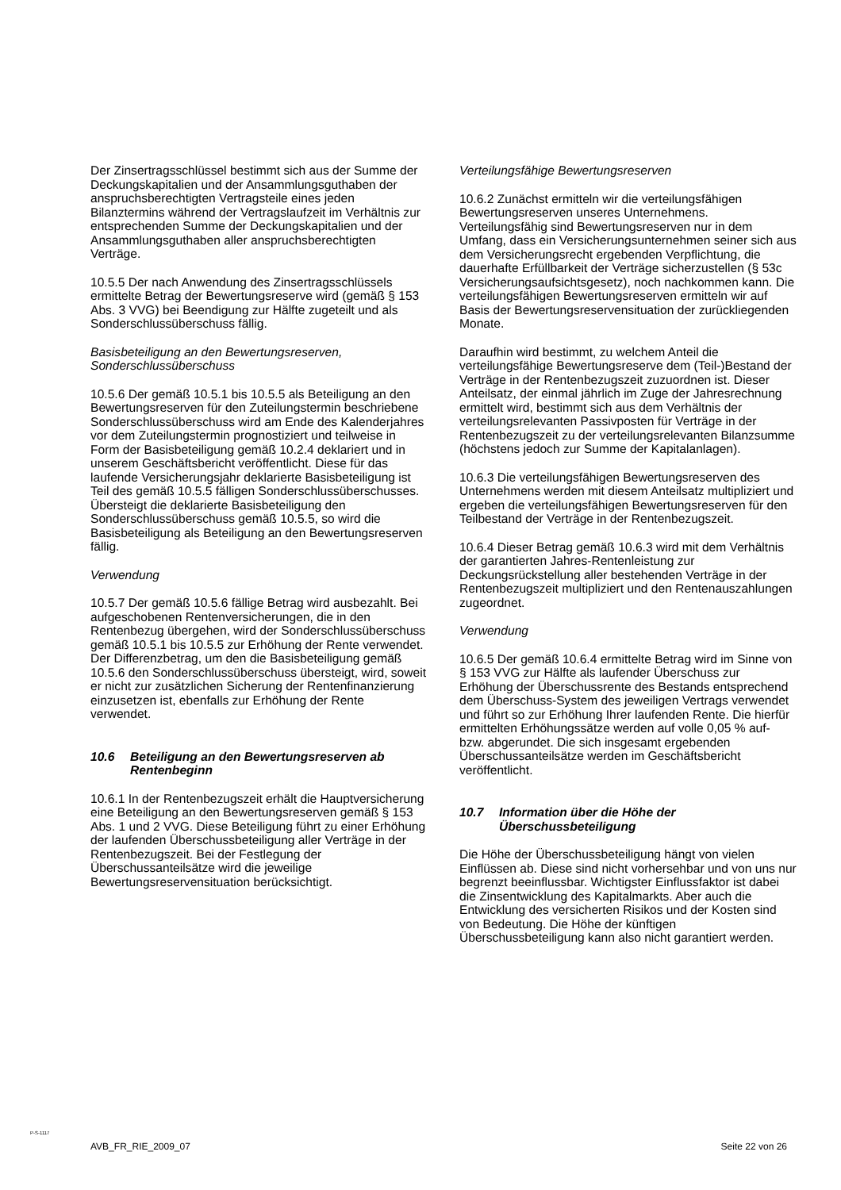Der Zinsertragsschlüssel bestimmt sich aus der Summe der Deckungskapitalien und der Ansammlungsguthaben der anspruchsberechtigten Vertragsteile eines jeden Bilanztermins während der Vertragslaufzeit im Verhältnis zur entsprechenden Summe der Deckungskapitalien und der Ansammlungsguthaben aller anspruchsberechtigten Verträge.
10.5.5 Der nach Anwendung des Zinsertragsschlüssels ermittelte Betrag der Bewertungsreserve wird (gemäß § 153 Abs. 3 VVG) bei Beendigung zur Hälfte zugeteilt und als Sonderschlussüberschuss fällig.
Basisbeteiligung an den Bewertungsreserven, Sonderschlussüberschuss
10.5.6 Der gemäß 10.5.1 bis 10.5.5 als Beteiligung an den Bewertungsreserven für den Zuteilungstermin beschriebene Sonderschlussüberschuss wird am Ende des Kalenderjahres vor dem Zuteilungstermin prognostiziert und teilweise in Form der Basisbeteiligung gemäß 10.2.4 deklariert und in unserem Geschäftsbericht veröffentlicht. Diese für das laufende Versicherungsjahr deklarierte Basisbeteiligung ist Teil des gemäß 10.5.5 fälligen Sonderschlussüberschusses. Übersteigt die deklarierte Basisbeteiligung den Sonderschlussüberschuss gemäß 10.5.5, so wird die Basisbeteiligung als Beteiligung an den Bewertungsreserven fällig.
Verwendung
10.5.7 Der gemäß 10.5.6 fällige Betrag wird ausbezahlt. Bei aufgeschobenen Rentenversicherungen, die in den Rentenbezug übergehen, wird der Sonderschlussüberschuss gemäß 10.5.1 bis 10.5.5 zur Erhöhung der Rente verwendet. Der Differenzbetrag, um den die Basisbeteiligung gemäß 10.5.6 den Sonderschlussüberschuss übersteigt, wird, soweit er nicht zur zusätzlichen Sicherung der Rentenfinanzierung einzusetzen ist, ebenfalls zur Erhöhung der Rente verwendet.
10.6 Beteiligung an den Bewertungsreserven ab Rentenbeginn
10.6.1 In der Rentenbezugszeit erhält die Hauptversicherung eine Beteiligung an den Bewertungsreserven gemäß § 153 Abs. 1 und 2 VVG. Diese Beteiligung führt zu einer Erhöhung der laufenden Überschussbeteiligung aller Verträge in der Rentenbezugszeit. Bei der Festlegung der Überschussanteilsätze wird die jeweilige Bewertungsreservensituation berücksichtigt.
Verteilungsfähige Bewertungsreserven
10.6.2 Zunächst ermitteln wir die verteilungsfähigen Bewertungsreserven unseres Unternehmens. Verteilungsfähig sind Bewertungsreserven nur in dem Umfang, dass ein Versicherungsunternehmen seiner sich aus dem Versicherungsrecht ergebenden Verpflichtung, die dauerhafte Erfüllbarkeit der Verträge sicherzustellen (§ 53c Versicherungsaufsichtsgesetz), noch nachkommen kann. Die verteilungsfähigen Bewertungsreserven ermitteln wir auf Basis der Bewertungsreservensituation der zurückliegenden Monate.
Daraufhin wird bestimmt, zu welchem Anteil die verteilungsfähige Bewertungsreserve dem (Teil-)Bestand der Verträge in der Rentenbezugszeit zuzuordnen ist. Dieser Anteilsatz, der einmal jährlich im Zuge der Jahresrechnung ermittelt wird, bestimmt sich aus dem Verhältnis der verteilungsrelevanten Passivposten für Verträge in der Rentenbezugszeit zu der verteilungsrelevanten Bilanzsumme (höchstens jedoch zur Summe der Kapitalanlagen).
10.6.3 Die verteilungsfähigen Bewertungsreserven des Unternehmens werden mit diesem Anteilsatz multipliziert und ergeben die verteilungsfähigen Bewertungsreserven für den Teilbestand der Verträge in der Rentenbezugszeit.
10.6.4 Dieser Betrag gemäß 10.6.3 wird mit dem Verhältnis der garantierten Jahres-Rentenleistung zur Deckungsrückstellung aller bestehenden Verträge in der Rentenbezugszeit multipliziert und den Rentenauszahlungen zugeordnet.
Verwendung
10.6.5 Der gemäß 10.6.4 ermittelte Betrag wird im Sinne von § 153 VVG zur Hälfte als laufender Überschuss zur Erhöhung der Überschussrente des Bestands entsprechend dem Überschuss-System des jeweiligen Vertrags verwendet und führt so zur Erhöhung Ihrer laufenden Rente. Die hierfür ermittelten Erhöhungssätze werden auf volle 0,05 % auf- bzw. abgerundet. Die sich insgesamt ergebenden Überschussanteilsätze werden im Geschäftsbericht veröffentlicht.
10.7 Information über die Höhe der Überschussbeteiligung
Die Höhe der Überschussbeteiligung hängt von vielen Einflüssen ab. Diese sind nicht vorhersehbar und von uns nur begrenzt beeinflussbar. Wichtigster Einflussfaktor ist dabei die Zinsentwicklung des Kapitalmarkts. Aber auch die Entwicklung des versicherten Risikos und der Kosten sind von Bedeutung. Die Höhe der künftigen Überschussbeteiligung kann also nicht garantiert werden.
P-S-1117
AVB_FR_RIE_2009_07 Seite 22 von 26